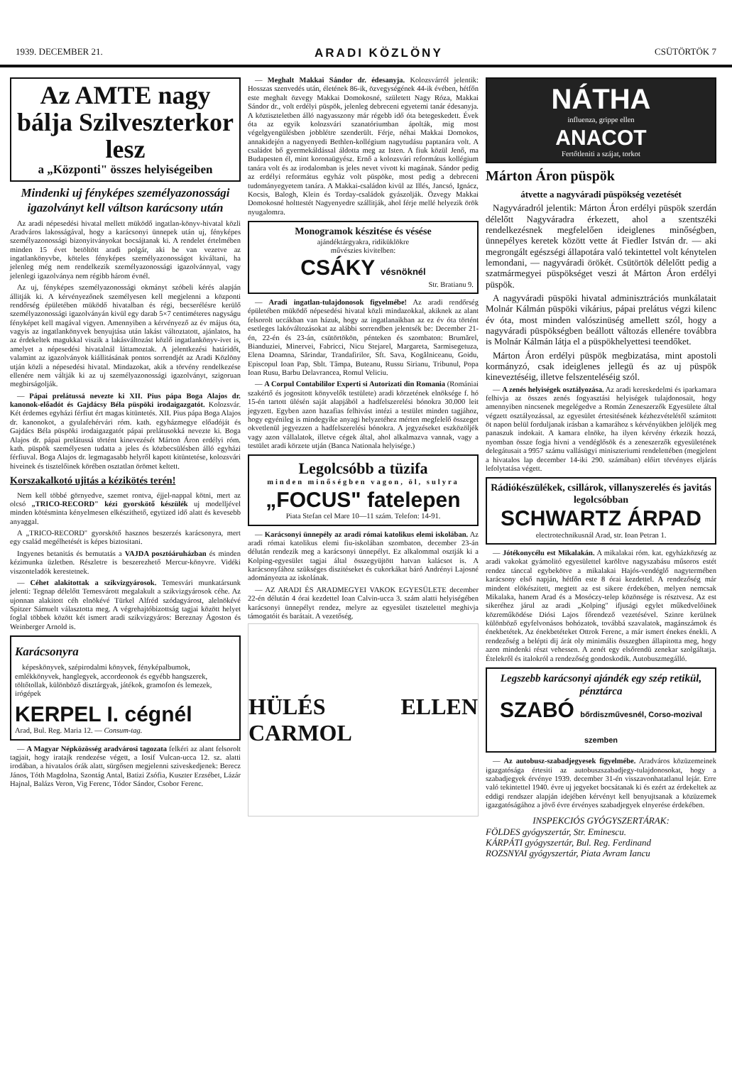1939. DECEMBER 21. ARADI KÖZLÖNY CSÜTÖRTÖK 7
Az AMTE nagy bálja Szilveszterkor lesz
a „Központi" összes helyiségeiben
Mindenki uj fényképes személyazonossági igazolványt kell váltson karácsony után
Az aradi népesedési hivatal mellett müködő ingatlan-könyv-hivatal közli Aradváros lakosságával, hogy a karácsonyi ünnepek után uj, fényképes személyazonossági bizonyitványokat bocsájtanak ki. A rendelet értelmében minden 15 évet betöltött aradi polgár, aki be van vezetve az ingatlankönyvbe, köteles fényképes személyazonosságot kiváltani, ha jelenleg még nem rendelkezik személyazonossági igazolvánnyal, vagy jelenlegi igazolványa nem régibb három évnél.
Az uj, fényképes személyazonossági okmányt szóbeli kérés alapján állitják ki. A kérvényezőnek személyesen kell megjelenni a központi rendőrség épületében müködő hivatalban és régi, becserélésre kerülő személyazonossági igazolványán kivül egy darab 5×7 centiméteres nagyságu fényképet kell magával vigyen. Amennyiben a kérvényező az év május óta, vagyis az ingatlankönyvek benyujtása után lakást változtatott, ajánlatos, ha az érdekeltek magukkal viszik a lakásváltozást közlő ingatlankönyv-ivet is, amelyet a népesedési hivatalnál láttamoztak. A jelentkezési határidőt, valamint az igazolványok kiállitásának pontos sorrendjét az Aradi Közlöny utján közli a népesedési hivatal. Mindazokat, akik a törvény rendelkezése ellenére nem váltják ki az uj személyazonossági igazolványt, szigoruan megbirságolják.
— Pápai prelátussá nevezte ki XII. Pius pápa Boga Alajos dr. kanonok-előadót és Gajdácsy Béla püspöki irodaigazgatót. Kolozsvár. Két érdemes egyházi férfiut ért magas kitüntetés. XII. Pius pápa Boga Alajos dr. kanonokot, a gyulafehérvári róm. kath. egyházmegye előadóját és Gajdács Béla püspöki irodaigazgatót pápai prelátusokká nevezte ki. Boga Alajos dr. pápai prelátussá történt kinevezését Márton Áron erdélyi róm. kath. püspök személyesen tudatta a jeles és közbecsülésben álló egyházi férfiuval. Boga Alajos dr. legmagasabb helyről kapott kitüntetése, kolozsvári hiveinek és tisztelőinek körében osztatlan örömet keltett.
Korszakalkotó ujitás a kézikötés terén!
Nem kell többé görnyedve, szemet rontva, éjjel-nappal kötni, mert az olcsó „TRICO-RECORD" kézi gyorskötő készülék uj modelljével minden kötésminta kényelmesen elkészithető, egytized idő alatt és kevesebb anyaggal.
A „TRICO-RECORD" gyorskötő hasznos beszerzés karácsonyra, mert egy család megélhetését is képes biztositani.
Ingyenes betanitás és bemutatás a VAJDA posztóáruházban és minden kézimunka üzletben. Részletre is beszerezhető Mercur-könyvre. Vidéki viszonteladók kerestetnek.
— Céhet alakitottak a szikvizgyárosok. Temesvári munkatársunk jelenti: Tegnap délelőtt Temesvárott megalakult a szikvizgyárosok céhe. Az ujonnan alakitott céh elnökévé Türkel Alfréd szódagyárost, alelnökévé Spitzer Sámuelt választotta meg. A végrehajtóbizottság tagjai között helyet foglal többek között két ismert aradi szikvizgyáros: Bereznay Ágoston és Weinberger Arnold is.
Karácsonyra
képeskönyvek, szépirodalmi könyvek, fényképalbumok, emlékkönyvek, hanglegyek, accordeonok és egyébb hangszerek, töltőtollak, különböző disztárgyak, játékok, gramofon és lemezek, irógépek
KERPEL I. cégnél
Arad, Bul. Reg. Maria 12. — Consum-tag.
— A Magyar Népközösség aradvárosi tagozata felkéri az alant felsorolt tagjait, hogy iratajk rendezése végett, a Iosif Vulcan-ucca 12. sz. alatti irodában, a hivatalos órák alatt, sürgősen megjelenni sziveskedjenek: Berecz János, Tóth Magdolna, Szontág Antal, Batizi Zsófia, Kuszter Erzsébet, Lázár Hajnal, Balázs Veron, Vig Ferenc, Tódor Sándor, Csobor Ferenc.
— Meghalt Makkai Sándor dr. édesanyja. Kolozsvárról jelentik: Hosszas szenvedés után, életének 86-ik, özvegységének 44-ik évében, hétfőn este meghalt özvegy Makkai Domokosné, született Nagy Róza, Makkai Sándor dr., volt erdélyi püspök, jelenleg debreceni egyetemi tanár édesanyja. A köztiszteletben álló nagyasszony már régebb idő óta betegeskedett. Évek óta az egyik kolozsvári szanatóriumban ápolták, mig most végelgyengülésben jobblétre szenderült. Férje, néhai Makkai Domokos, annakidején a nagyenyedi Bethlen-kollégium nagytudásu paptanára volt. A családot bő gyermekáldással áldotta meg az Isten. A fiuk közül Jenő, ma Budapesten él, mint koronaügyész. Ernő a kolozsvári református kollégium tanára volt és az irodalomban is jeles nevet vivott ki magának. Sándor pedig az erdélyi református egyház volt püspöke, most pedig a debreceni tudományegyetem tanára. A Makkai-családon kivül az Illés, Jancsó, Ignácz, Kocsis, Balogh, Klein és Torday-családok gyászolják. Özvegy Makkai Domokosné holttestét Nagyenyedre szállitják, ahol férje mellé helyezik örök nyugalomra.
Monogramok készitése és vésése
ajándéktárgyakra, ridiküklökre
művészies kivitelben:
CSÁKY vésnöknél
Str. Bratianu 9.
— Aradi ingatlan-tulajdonosok figyelmébe! Az aradi rendőrség épületében müködő népesedési hivatal közli mindazokkal, akiknek az alant felsorolt uccákban van házuk, hogy az ingatlanaikban az ez év óta történt esetleges lakóváltozásokat az alábbi sorrendben jelentsék be: December 21-én, 22-én és 23-án, csütörtökön, pénteken és szombaton: Brumărel, Bianduziei, Minervei, Fabricci, Nicu Stejarel, Margareta, Sarmisegetuza, Elena Doamna, Sărindar, Trandafirilor, Sft. Sava, Kogălniceanu, Goidu, Episcopul Ioan Pap, Sblt. Tâmpa, Buteanu, Russu Sirianu, Tribunul, Popa Ioan Rusu, Barbu Delavrancea, Romul Veliciu.
— A Corpul Contabililor Experti si Autorizati din Romania (Romániai szakértő és jogositott könyvelők testülete) aradi körzetének elnöksége f. hó 15-én tartott ülésén saját alapjából a hadfelszerelési bónokra 30.000 leit jegyzett. Egyben azon hazafias felhivást intézi a testület minden tagjához, hogy egyénileg is mindegyike anyagi helyzetéhez mérten megfelelő összeget okvetlenül jegyezzen a hadfelszerelési bónokra. A jegyzéseket eszközöljék vagy azon vállalatok, illetve cégek által, ahol alkalmazva vannak, vagy a testület aradi körzete utján (Banca Nationala helyisége.)
Legolcsóbb a tüzifa
minden minőségben vagon, öl, sulyra
„FOCUS" fatelepen
Piata Stefan cel Mare 10—11 szám. Telefon: 14-91.
— Karácsonyi ünnepély az aradi római katolikus elemi iskolában. Az aradi római katolikus elemi fiu-iskolában szombaton, december 23-án délután rendezik meg a karácsonyi ünnepélyt. Ez alkalommal osztják ki a Kolping-egyesület tagjai által összegyüjtött hatvan kalácsot is. A karácsonyfához szükséges diszitéseket és cukorkákat báró Andrényi Lajosné adományozta az iskolának.
— AZ ARADI ÉS ARADMEGYEI VAKOK EGYESÜLETE december 22-én délután 4 órai kezdettel Ioan Calvin-ucca 3. szám alatti helyiségében karácsonyi ünnepélyt rendez, melyre az egyesület tisztelettel meghivja támogatóit és barátait. A vezetőség.
HÜLÉS ELLEN CARMOL
NÁTHA
influenza, grippe ellen
ANACOT
Fertőtleniti a szájat, torkot
Márton Áron püspök
átvette a nagyváradi püspökség vezetését
Nagyváradról jelentik: Márton Áron erdélyi püspök szerdán délelőtt Nagyváradra érkezett, ahol a szentszéki rendelkezésnek megfelelően ideiglenes minőségben, ünnepélyes keretek között vette át Fiedler István dr. — aki megrongált egészségi állapotára való tekintettel volt kénytelen lemondani, — nagyváradi örökét. Csütörtök délelőtt pedig a szatmármegyei püspökséget veszi át Márton Áron erdélyi püspök.
A nagyváradi püspöki hivatal adminisztrációs munkálatait Molnár Kálmán püspöki vikárius, pápai prelátus végzi kilenc év óta, most minden valószinüség amellett szól, hogy a nagyváradi püspökségben beállott változás ellenére továbbra is Molnár Kálmán látja el a püspökhelyettesi teendőket.
Márton Áron erdélyi püspök megbizatása, mint apostoli kormányzó, csak ideiglenes jellegü és az uj püspök kineveztéséig, illetve felszenteléséig szól.
— A zenés helyiségek osztályozása. Az aradi kereskedelmi és iparkamara felhivja az összes zenés fogyasztási helyiségek tulajdonosait, hogy amennyiben nincsenek megelégedve a Román Zeneszerzők Egyesülete által végzett osztályozással, az egyesület értesitésének kézhezvételétől számitott öt napon belül forduljanak irásban a kamarához s kérvényükben jelöljék meg panaszuk indokait. A kamara elnöke, ha ilyen kérvény érkezik hozzá, nyomban össze fogja hivni a vendéglősök és a zeneszerzők egyesületének delegátusait a 9957 számu vallásügyi miniszteriumi rendelettében (megjelent a hivatalos lap december 14-iki 290. számában) előirt törvényes eljárás lefolytatása végett.
Rádiókészülékek, csillárok, villanyszerelés és javitás legolcsóbban
SCHWARTZ ÁRPAD
electrotechnikusnál Arad, str. Ioan Petran 1.
— Jótékonycélu est Mikalakán. A mikalakai róm. kat. egyházközség az aradi vakokat gyámolitó egyesülettel karöltve nagyszabásu műsoros estét rendez tánccal egybekötve a mikalakai Hajós-vendéglő nagytermében karácsony első napján, hétfőn este 8 órai kezdettel. A rendezőség már mindent elökészitett, megtett az est sikere érdekében, melyen nemcsak Mikalaka, hanem Arad és a Mosóczy-telep közönsége is résztvesz. Az est sikeréhez járul az aradi „Kolping" ifjusági egylet műkedvelőinek közreműködése Diósi Lajos főrendező vezetésével. Szinre kerülnek különböző egyfelvonásos bohózatok, továbbá szavalatok, magánszámok és énekbetétek. Az énekbetéteket Ottrok Ferenc, a már ismert énekes énekli. A rendezőség a belépti dij árát oly minimális összegben állapitotta meg, hogy azon mindenki részt vehessen. A zenét egy elsőrendü zenekar szolgáltatja. Ételekről és italokról a rendezőség gondoskodik. Autobuszmegálló.
Legszebb karácsonyi ajándék egy szép retikül, pénztárca
SZABÓ bőrdiszművesnél, Corso-mozival szemben
— Az autobusz-szabadjegyesek figyelmébe. Aradváros közüzemeinek igazgatósága értesiti az autobuszszabadjegy-tulajdonosokat, hogy a szabadjegyek érvénye 1939. december 31-én visszavonhatatlanul lejár. Erre való tekintettel 1940. évre uj jegyeket bocsátanak ki és ezért az érdekeltek az eddigi rendszer alapján idejében kérvényt kell benyujtsanak a közüzemek igazgatóságához a jövő évre érvényes szabadjegyek elnyerése érdekében.
INSPEKCIÓS GYÓGYSZERTÁRAK:
FÖLDES gyógyszertár, Str. Eminescu.
KÁRPÁTI gyógyszertár, Bul. Reg. Ferdinand
ROZSNYAI gyógyszertár, Piata Avram Iancu